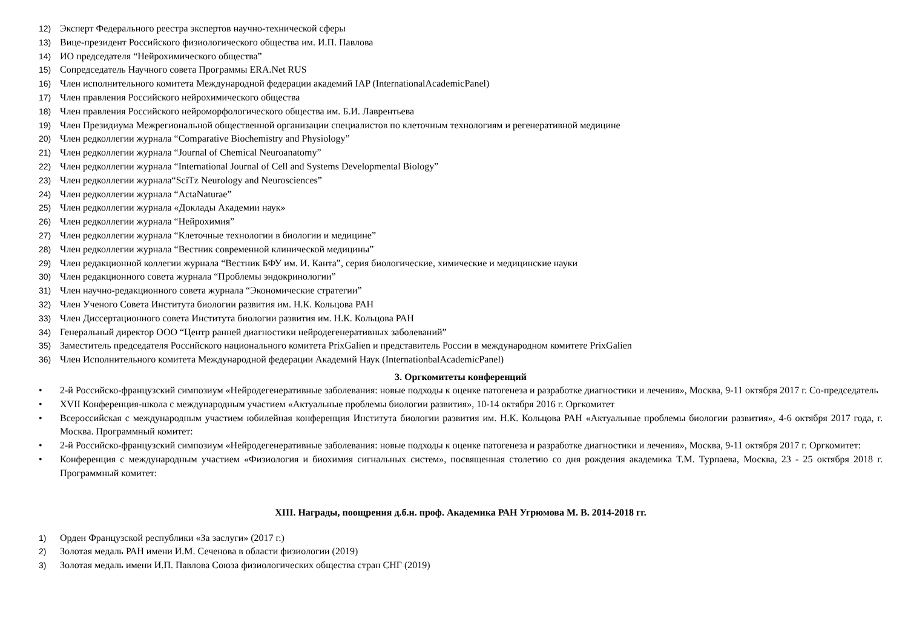12) Эксперт Федерального реестра экспертов научно-технической сферы
13) Вице-президент Российского физиологического общества им. И.П. Павлова
14) ИО председателя “Нейрохимического общества”
15) Сопредседатель Научного совета Программы ERA.Net RUS
16) Член исполнительного комитета Международной федерации академий IAP (InternationalAcademicPanel)
17) Член правления Российского нейрохимического общества
18) Член правления Российского нейроморфологического общества им. Б.И. Лаврентьева
19) Член Президиума Межрегиональной общественной организации специалистов по клеточным технологиям и регенеративной медицине
20) Член редколлегии журнала “Comparative Biochemistry and Physiology”
21) Член редколлегии журнала “Journal of Chemical Neuroanatomy”
22) Член редколлегии журнала “International Journal of Cell and Systems Developmental Biology”
23) Член редколлегии журнала“SciTz Neurology and Neurosciences”
24) Член редколлегии журнала “ActaNaturae”
25) Член редколлегии журнала «Доклады Академии наук»
26) Член редколлегии журнала “Нейрохимия”
27) Член редколлегии журнала “Клеточные технологии в биологии и медицине”
28) Член редколлегии журнала “Вестник современной клинической медицины”
29) Член редакционной коллегии журнала “Вестник БФУ им. И. Канта”, серия биологические, химические и медицинские науки
30) Член редакционного совета журнала “Проблемы эндокринологии”
31) Член научно-редакционного совета журнала “Экономические стратегии”
32) Член Ученого Совета Института биологии развития им. Н.К. Кольцова РАН
33) Член Диссертационного совета Института биологии развития им. Н.К. Кольцова РАН
34) Генеральный директор ООО “Центр ранней диагностики нейродегенеративных заболеваний”
35) Заместитель председателя Российского национального комитета PrixGalien и представитель России в международном комитете PrixGalien
36) Член Исполнительного комитета Международной федерации Академий Наук (InternationbalAcademicPanel)
3. Оргкомитеты конференций
• 2-й Российско-французский симпозиум «Нейродегенеративные заболевания: новые подходы к оценке патогенеза и разработке диагностики и лечения», Москва, 9-11 октября 2017 г. Со-председатель
• XVII Конференция-школа с международным участием «Актуальные проблемы биологии развития», 10-14 октября 2016 г. Оргкомитет
• Всероссийская с международным участием юбилейная конференция Института биологии развития им. Н.К. Кольцова РАН «Актуальные проблемы биологии развития», 4-6 октября 2017 года, г. Москва. Программный комитет:
• 2-й Российско-французский симпозиум «Нейродегенеративные заболевания: новые подходы к оценке патогенеза и разработке диагностики и лечения», Москва, 9-11 октября 2017 г. Оргкомитет:
• Конференция с международным участием «Физиология и биохимия сигнальных систем», посвященная столетию со дня рождения академика Т.М. Турпаева, Москва, 23 - 25 октября 2018 г. Программный комитет:
XIII. Награды, поощрения д.б.н. проф. Академика РАН Угрюмова М. В. 2014-2018 гг.
1) Орден Французской республики «За заслуги» (2017 г.)
2) Золотая медаль РАН имени И.М. Сеченова в области физиологии (2019)
3) Золотая медаль имени И.П. Павлова Союза физиологических общества стран СНГ (2019)